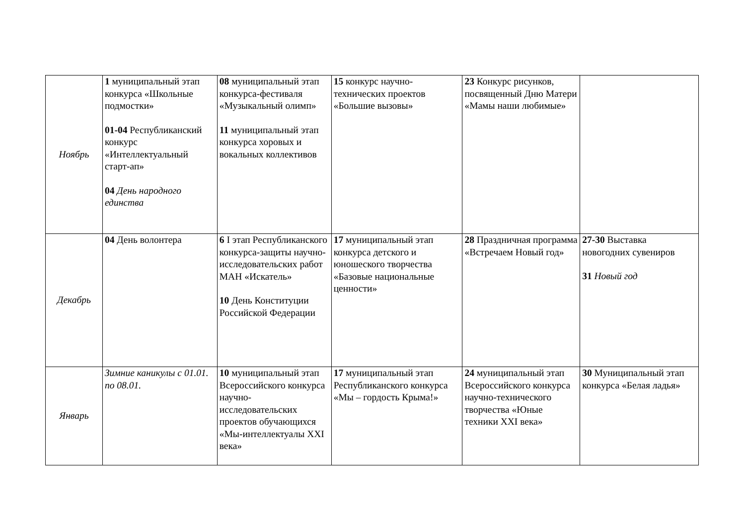| Ноябрь | 1 муниципальный этап конкурса «Школьные подмостки» 01-04 Республиканский конкурс «Интеллектуальный старт-ап» 04 День народного единства | 08 муниципальный этап конкурса-фестиваля «Музыкальный олимп» 11 муниципальный этап конкурса хоровых и вокальных коллективов | 15 конкурс научно-технических проектов «Большие вызовы» | 23 Конкурс рисунков, посвященный Дню Матери «Мамы наши любимые» | |
| Декабрь | 04 День волонтера | 6 I этап Республиканского конкурса-защиты научно-исследовательских работ МАН «Искатель» 10 День Конституции Российской Федерации | 17 муниципальный этап конкурса детского и юношеского творчества «Базовые национальные ценности» | 28 Праздничная программа «Встречаем Новый год» | 27-30 Выставка новогодних сувениров 31 Новый год |
| Январь | Зимние каникулы с 01.01. по 08.01. | 10 муниципальный этап Всероссийского конкурса научно-исследовательских проектов обучающихся «Мы-интеллектуалы XXI века» | 17 муниципальный этап Республиканского конкурса «Мы – гордость Крыма!» | 24 муниципальный этап Всероссийского конкурса научно-технического творчества «Юные техники XXI века» | 30 Муниципальный этап конкурса «Белая ладья» |